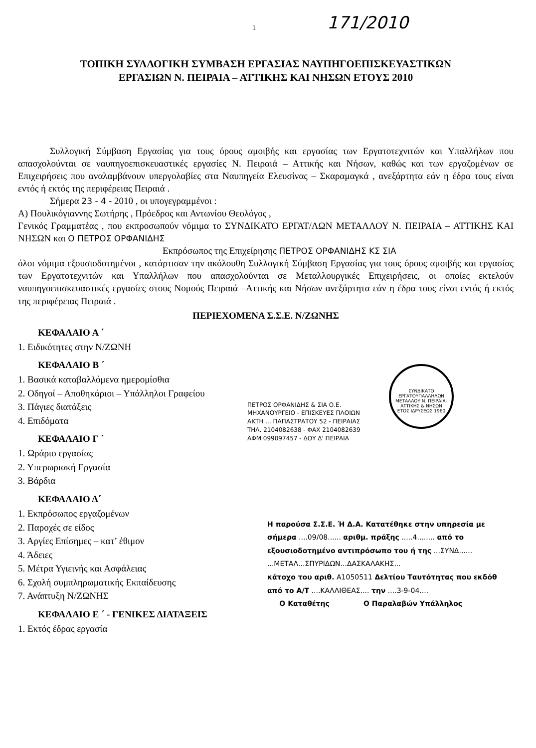1 171/2010
ΤΟΠΙΚΗ ΣΥΛΛΟΓΙΚΗ ΣΥΜΒΑΣΗ ΕΡΓΑΣΙΑΣ ΝΑΥΠΗΓΟΕΠΙΣΚΕΥΑΣΤΙΚΩΝ
ΕΡΓΑΣΙΩΝ Ν. ΠΕΙΡΑΙΑ – ΑΤΤΙΚΗΣ ΚΑΙ ΝΗΣΩΝ ΕΤΟΥΣ 2010
Συλλογική Σύμβαση Εργασίας για τους όρους αμοιβής και εργασίας των Εργατοτεχνιτών και Υπαλλήλων που απασχολούνται σε ναυπηγοεπισκευαστικές εργασίες Ν. Πειραιά – Αττικής και Νήσων, καθώς και των εργαζομένων σε Επιχειρήσεις που αναλαμβάνουν υπεργολαβίες στα Ναυπηγεία Ελευσίνας – Σκαραμαγκά , ανεξάρτητα εάν η έδρα τους είναι εντός ή εκτός της περιφέρειας Πειραιά .
Σήμερα 23 - 4 - 2010 , οι υπογεγραμμένοι :
Α) Πουλικόγιαννης Σωτήρης , Πρόεδρος και Αντωνίου Θεολόγος ,
Γενικός Γραμματέας , που εκπροσωπούν νόμιμα το ΣΥΝΔΙΚΑΤΟ ΕΡΓΑΤ/ΛΩΝ ΜΕΤΑΛΛΟΥ Ν. ΠΕΙΡΑΙΑ – ΑΤΤΙΚΗΣ ΚΑΙ ΝΗΣΩΝ και Ο ΠΕΤΡΟΣ ΟΡΦΑΝΙΔΗΣ
Εκπρόσωπος της Επιχείρησης ΠΕΤΡΟΣ ΟΡΦΑΝΙΔΗΣ ΚΣ ΣΙΑ
όλοι νόμιμα εξουσιοδοτημένοι , κατάρτισαν την ακόλουθη Συλλογική Σύμβαση Εργασίας για τους όρους αμοιβής και εργασίας των Εργατοτεχνιτών και Υπαλλήλων που απασχολούνται σε Μεταλλουργικές Επιχειρήσεις, οι οποίες εκτελούν ναυπηγοεπισκευαστικές εργασίες στους Νομούς Πειραιά –Αττικής και Νήσων ανεξάρτητα εάν η έδρα τους είναι εντός ή εκτός της περιφέρειας Πειραιά .
ΠΕΡΙΕΧΟΜΕΝΑ Σ.Σ.Ε. Ν/ΖΩΝΗΣ
ΚΕΦΑΛΑΙΟ Α ΄
1. Ειδικότητες στην Ν/ΖΩΝΗ
ΚΕΦΑΛΑΙΟ Β ΄
1. Βασικά καταβαλλόμενα ημερομίσθια
2. Οδηγοί – Αποθηκάριοι – Υπάλληλοι Γραφείου
3. Πάγιες διατάξεις
4. Επιδόματα
ΚΕΦΑΛΑΙΟ Γ ΄
1. Ωράριο εργασίας
2. Υπερωριακή Εργασία
3. Βάρδια
ΚΕΦΑΛΑΙΟ Δ΄
1. Εκπρόσωπος εργαζομένων
2. Παροχές σε είδος
3. Αργίες Επίσημες – κατ’ έθιμον
4. Άδειες
5. Μέτρα Υγιεινής και Ασφάλειας
6. Σχολή συμπληρωματικής Εκπαίδευσης
7. Ανάπτυξη Ν/ΖΩΝΗΣ
ΚΕΦΑΛΑΙΟ Ε ΄ - ΓΕΝΙΚΕΣ ΔΙΑΤΑΞΕΙΣ
1. Εκτός έδρας εργασία
ΠΕΤΡΟΣ ΟΡΦΑΝΙΔΗΣ & ΣΙΑ Ο.Ε.
ΜΗΧΑΝΟΥΡΓΕΙΟ - ΕΠΙΣΚΕΥΕΣ ΠΛΟΙΩΝ
ΑΚΤΗ ... ΠΑΠΑΣΤΡΑΤΟΥ 52 - ΠΕΙΡΑΙΑΣ
ΤΗΛ. 2104082638 - ΦΑΧ 2104082639
ΑΦΜ 099097457 - ΔΟΥ Δ' ΠΕΙΡΑΙΑ
Η παρούσα Σ.Σ.Ε. Ή Δ.Α. Κατατέθηκε στην υπηρεσία με
σήμερα ....09/08...... αριθμ. πράξης .....4........ από το
εξουσιοδοτημένο αντιπρόσωπο του ή της ...ΣΥΝΔ......
...ΜΕΤΑΛ...ΣΠΥΡΙΔΩΝ...ΔΑΣΚΑΛΑΚΗΣ...
κάτοχο του αριθ. Α1050511 Δελτίου Ταυτότητας που εκδόθ
από το Α/Τ ....ΚΑΛΛΙΘΕΑΣ.... την ....3-9-04....
Ο Καταθέτης Ο Παραλαβών Υπάλληλος
ΣΥΝΔΙΚΑΤΟ ΕΡΓΑΤΟΥΠΑΛΛΗΛΩΝ ΜΕΤΑΛΛΟΥ Ν. ΠΕΙΡΑΙΑ-ΑΤΤΙΚΗΣ & ΝΗΣΩΝ
ΕΤΟΣ ΙΔΡΥΣΕΩΣ 1960